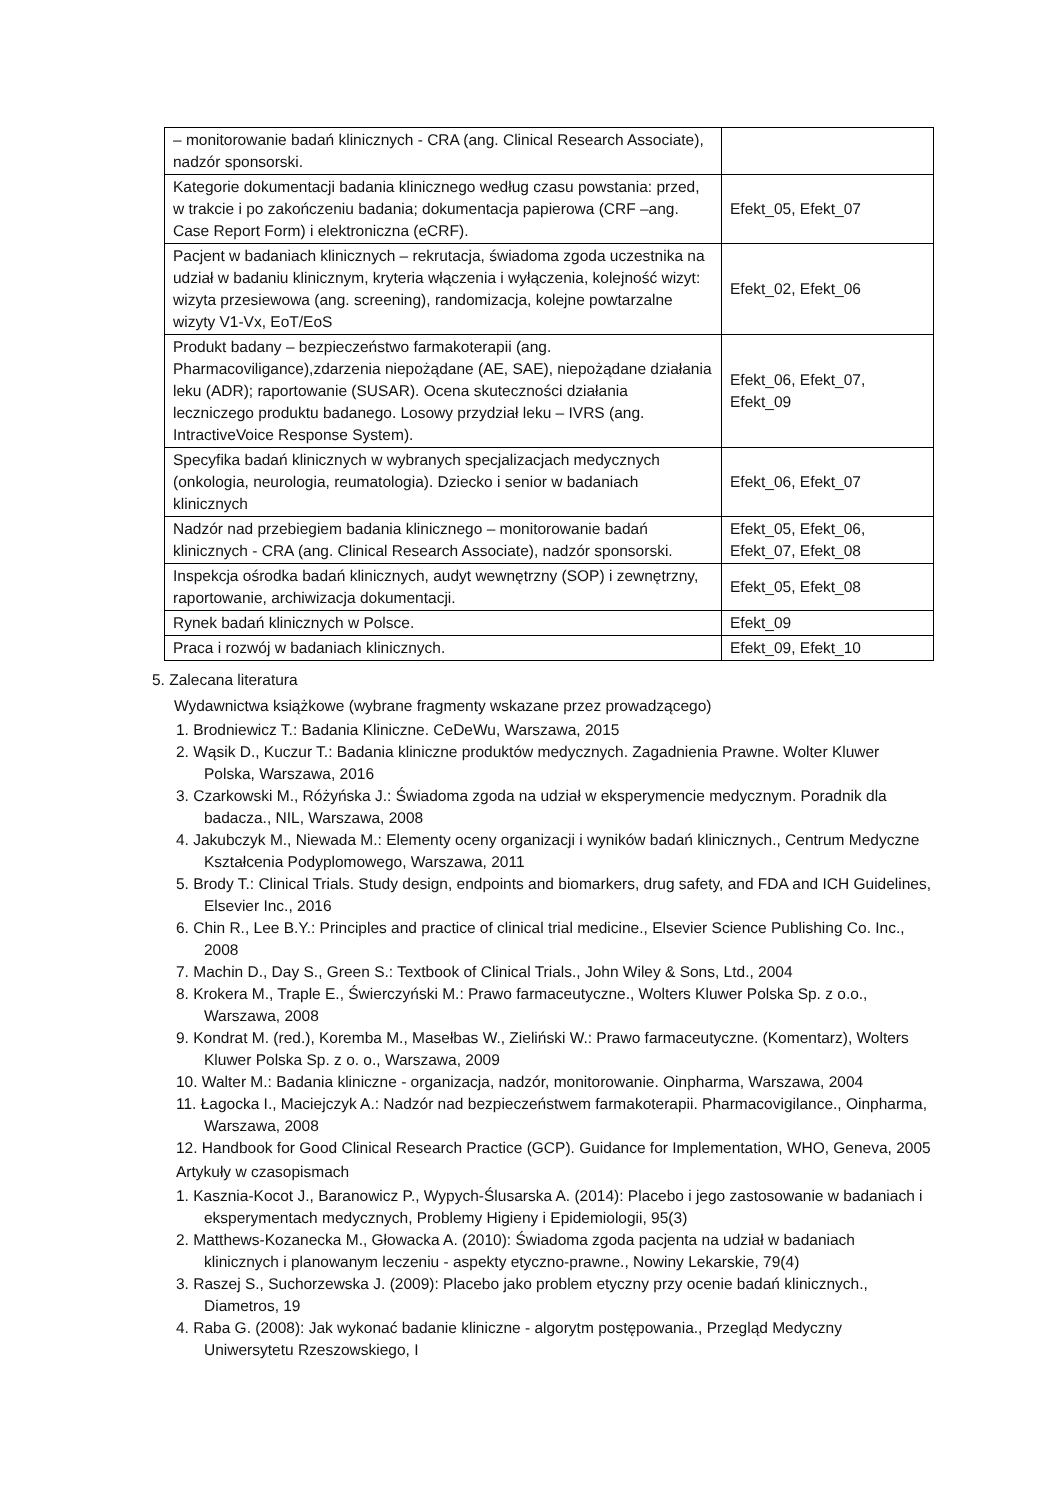| – monitorowanie badań klinicznych - CRA (ang. Clinical Research Associate), nadzór sponsorski. | |
| Kategorie dokumentacji badania klinicznego według czasu powstania: przed, w trakcie i po zakończeniu badania; dokumentacja papierowa (CRF –ang. Case Report Form) i elektroniczna (eCRF). | Efekt_05, Efekt_07 |
| Pacjent w badaniach klinicznych – rekrutacja, świadoma zgoda uczestnika na udział w badaniu klinicznym, kryteria włączenia i wyłączenia, kolejność wizyt: wizyta przesiewowa (ang. screening), randomizacja, kolejne powtarzalne wizyty V1-Vx, EoT/EoS | Efekt_02, Efekt_06 |
| Produkt badany – bezpieczeństwo farmakoterapii (ang. Pharmacoviligance),zdarzenia niepożądane (AE, SAE), niepożądane działania leku (ADR); raportowanie (SUSAR). Ocena skuteczności działania leczniczego produktu badanego. Losowy przydział leku – IVRS (ang. IntractiveVoice Response System). | Efekt_06, Efekt_07, Efekt_09 |
| Specyfika badań klinicznych w wybranych specjalizacjach medycznych (onkologia, neurologia, reumatologia). Dziecko i senior w badaniach klinicznych | Efekt_06, Efekt_07 |
| Nadzór nad przebiegiem badania klinicznego – monitorowanie badań klinicznych - CRA (ang. Clinical Research Associate), nadzór sponsorski. | Efekt_05, Efekt_06, Efekt_07, Efekt_08 |
| Inspekcja ośrodka badań klinicznych, audyt wewnętrzny (SOP) i zewnętrzny, raportowanie, archiwizacja dokumentacji. | Efekt_05, Efekt_08 |
| Rynek badań klinicznych w Polsce. | Efekt_09 |
| Praca i rozwój w badaniach klinicznych. | Efekt_09, Efekt_10 |
5. Zalecana literatura
Wydawnictwa książkowe (wybrane fragmenty wskazane przez prowadzącego)
1. Brodniewicz T.: Badania Kliniczne. CeDeWu, Warszawa, 2015
2. Wąsik D., Kuczur T.: Badania kliniczne produktów medycznych. Zagadnienia Prawne. Wolter Kluwer Polska, Warszawa, 2016
3. Czarkowski M., Różyńska J.: Świadoma zgoda na udział w eksperymencie medycznym. Poradnik dla badacza., NIL, Warszawa, 2008
4. Jakubczyk M., Niewada M.: Elementy oceny organizacji i wyników badań klinicznych., Centrum Medyczne Kształcenia Podyplomowego, Warszawa, 2011
5. Brody T.: Clinical Trials. Study design, endpoints and biomarkers, drug safety, and FDA and ICH Guidelines, Elsevier Inc., 2016
6. Chin R., Lee B.Y.: Principles and practice of clinical trial medicine., Elsevier Science Publishing Co. Inc., 2008
7. Machin D., Day S., Green S.: Textbook of Clinical Trials., John Wiley & Sons, Ltd., 2004
8. Krokera M., Traple E., Świerczyński M.: Prawo farmaceutyczne., Wolters Kluwer Polska Sp. z o.o., Warszawa, 2008
9. Kondrat M. (red.), Koremba M., Masełbas W., Zieliński W.: Prawo farmaceutyczne. (Komentarz), Wolters Kluwer Polska Sp. z o. o., Warszawa, 2009
10. Walter M.: Badania kliniczne - organizacja, nadzór, monitorowanie. Oinpharma, Warszawa, 2004
11. Łagocka I., Maciejczyk A.: Nadzór nad bezpieczeństwem farmakoterapii. Pharmacovigilance., Oinpharma, Warszawa, 2008
12. Handbook for Good Clinical Research Practice (GCP). Guidance for Implementation, WHO, Geneva, 2005
Artykuły w czasopismach
1. Kasznia-Kocot J., Baranowicz P., Wypych-Ślusarska A. (2014): Placebo i jego zastosowanie w badaniach i eksperymentach medycznych, Problemy Higieny i Epidemiologii, 95(3)
2. Matthews-Kozanecka M., Głowacka A. (2010): Świadoma zgoda pacjenta na udział w badaniach klinicznych i planowanym leczeniu - aspekty etyczno-prawne., Nowiny Lekarskie, 79(4)
3. Raszej S., Suchorzewska J. (2009): Placebo jako problem etyczny przy ocenie badań klinicznych., Diametros, 19
4. Raba G. (2008): Jak wykonać badanie kliniczne - algorytm postępowania., Przegląd Medyczny Uniwersytetu Rzeszowskiego, I